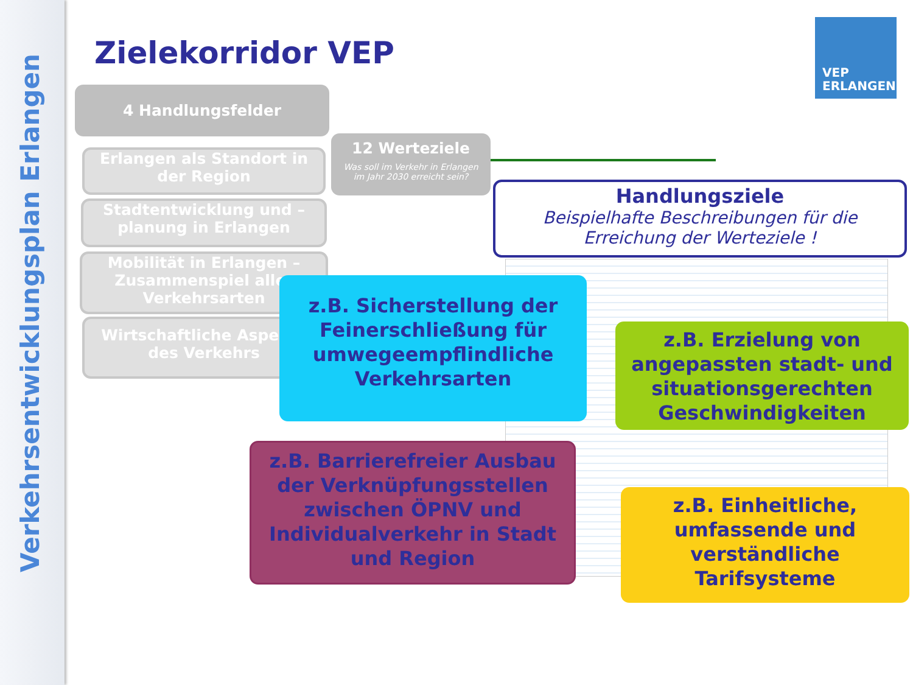Verkehrsentwicklungsplan Erlangen
Zielekorridor VEP
VEP
ERLANGEN
4 Handlungsfelder
Erlangen als Standort in der Region
Stadtentwicklung und –planung in Erlangen
Mobilität in Erlangen – Zusammenspiel aller Verkehrsarten
Wirtschaftliche Aspekte des Verkehrs
12 Werteziele
Was soll im Verkehr in Erlangen
im Jahr 2030 erreicht sein?
Handlungsziele
Beispielhafte Beschreibungen für die
Erreichung der Werteziele !
z.B. Sicherstellung der Feinerschließung für umwegeempflindliche Verkehrsarten
z.B. Erzielung von angepassten stadt- und situationsgerechten Geschwindigkeiten
z.B. Barrierefreier Ausbau der Verknüpfungsstellen zwischen ÖPNV und Individualverkehr in Stadt und Region
z.B. Einheitliche, umfassende und verständliche Tarifsysteme